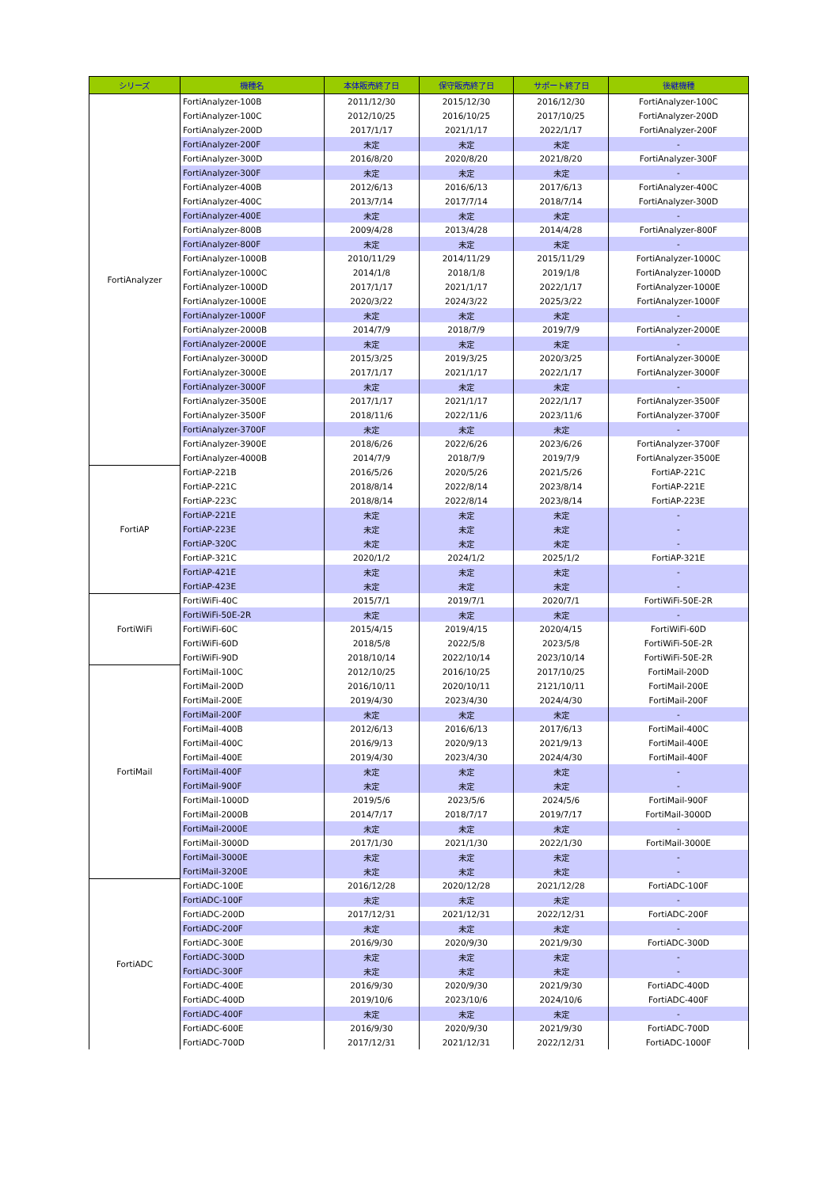| シリーズ | 機種名 | 本体販売終了日 | 保守販売終了日 | サポート終了日 | 後継機種 |
| --- | --- | --- | --- | --- | --- |
| FortiAnalyzer | FortiAnalyzer-100B | 2011/12/30 | 2015/12/30 | 2016/12/30 | FortiAnalyzer-100C |
| | FortiAnalyzer-100C | 2012/10/25 | 2016/10/25 | 2017/10/25 | FortiAnalyzer-200D |
| | FortiAnalyzer-200D | 2017/1/17 | 2021/1/17 | 2022/1/17 | FortiAnalyzer-200F |
| | FortiAnalyzer-200F | 未定 | 未定 | 未定 | - |
| | FortiAnalyzer-300D | 2016/8/20 | 2020/8/20 | 2021/8/20 | FortiAnalyzer-300F |
| | FortiAnalyzer-300F | 未定 | 未定 | 未定 | - |
| | FortiAnalyzer-400B | 2012/6/13 | 2016/6/13 | 2017/6/13 | FortiAnalyzer-400C |
| | FortiAnalyzer-400C | 2013/7/14 | 2017/7/14 | 2018/7/14 | FortiAnalyzer-300D |
| | FortiAnalyzer-400E | 未定 | 未定 | 未定 | - |
| | FortiAnalyzer-800B | 2009/4/28 | 2013/4/28 | 2014/4/28 | FortiAnalyzer-800F |
| | FortiAnalyzer-800F | 未定 | 未定 | 未定 | - |
| | FortiAnalyzer-1000B | 2010/11/29 | 2014/11/29 | 2015/11/29 | FortiAnalyzer-1000C |
| | FortiAnalyzer-1000C | 2014/1/8 | 2018/1/8 | 2019/1/8 | FortiAnalyzer-1000D |
| | FortiAnalyzer-1000D | 2017/1/17 | 2021/1/17 | 2022/1/17 | FortiAnalyzer-1000E |
| | FortiAnalyzer-1000E | 2020/3/22 | 2024/3/22 | 2025/3/22 | FortiAnalyzer-1000F |
| | FortiAnalyzer-1000F | 未定 | 未定 | 未定 | - |
| | FortiAnalyzer-2000B | 2014/7/9 | 2018/7/9 | 2019/7/9 | FortiAnalyzer-2000E |
| | FortiAnalyzer-2000E | 未定 | 未定 | 未定 | - |
| | FortiAnalyzer-3000D | 2015/3/25 | 2019/3/25 | 2020/3/25 | FortiAnalyzer-3000E |
| | FortiAnalyzer-3000E | 2017/1/17 | 2021/1/17 | 2022/1/17 | FortiAnalyzer-3000F |
| | FortiAnalyzer-3000F | 未定 | 未定 | 未定 | - |
| | FortiAnalyzer-3500E | 2017/1/17 | 2021/1/17 | 2022/1/17 | FortiAnalyzer-3500F |
| | FortiAnalyzer-3500F | 2018/11/6 | 2022/11/6 | 2023/11/6 | FortiAnalyzer-3700F |
| | FortiAnalyzer-3700F | 未定 | 未定 | 未定 | - |
| | FortiAnalyzer-3900E | 2018/6/26 | 2022/6/26 | 2023/6/26 | FortiAnalyzer-3700F |
| | FortiAnalyzer-4000B | 2014/7/9 | 2018/7/9 | 2019/7/9 | FortiAnalyzer-3500E |
| FortiAP | FortiAP-221B | 2016/5/26 | 2020/5/26 | 2021/5/26 | FortiAP-221C |
| | FortiAP-221C | 2018/8/14 | 2022/8/14 | 2023/8/14 | FortiAP-221E |
| | FortiAP-223C | 2018/8/14 | 2022/8/14 | 2023/8/14 | FortiAP-223E |
| | FortiAP-221E | 未定 | 未定 | 未定 | - |
| | FortiAP-223E | 未定 | 未定 | 未定 | - |
| | FortiAP-320C | 未定 | 未定 | 未定 | - |
| | FortiAP-321C | 2020/1/2 | 2024/1/2 | 2025/1/2 | FortiAP-321E |
| | FortiAP-421E | 未定 | 未定 | 未定 | - |
| | FortiAP-423E | 未定 | 未定 | 未定 | - |
| FortiWiFi | FortiWiFi-40C | 2015/7/1 | 2019/7/1 | 2020/7/1 | FortiWiFi-50E-2R |
| | FortiWiFi-50E-2R | 未定 | 未定 | 未定 | - |
| | FortiWiFi-60C | 2015/4/15 | 2019/4/15 | 2020/4/15 | FortiWiFi-60D |
| | FortiWiFi-60D | 2018/5/8 | 2022/5/8 | 2023/5/8 | FortiWiFi-50E-2R |
| | FortiWiFi-90D | 2018/10/14 | 2022/10/14 | 2023/10/14 | FortiWiFi-50E-2R |
| FortiMail | FortiMail-100C | 2012/10/25 | 2016/10/25 | 2017/10/25 | FortiMail-200D |
| | FortiMail-200D | 2016/10/11 | 2020/10/11 | 2121/10/11 | FortiMail-200E |
| | FortiMail-200E | 2019/4/30 | 2023/4/30 | 2024/4/30 | FortiMail-200F |
| | FortiMail-200F | 未定 | 未定 | 未定 | - |
| | FortiMail-400B | 2012/6/13 | 2016/6/13 | 2017/6/13 | FortiMail-400C |
| | FortiMail-400C | 2016/9/13 | 2020/9/13 | 2021/9/13 | FortiMail-400E |
| | FortiMail-400E | 2019/4/30 | 2023/4/30 | 2024/4/30 | FortiMail-400F |
| | FortiMail-400F | 未定 | 未定 | 未定 | - |
| | FortiMail-900F | 未定 | 未定 | 未定 | - |
| | FortiMail-1000D | 2019/5/6 | 2023/5/6 | 2024/5/6 | FortiMail-900F |
| | FortiMail-2000B | 2014/7/17 | 2018/7/17 | 2019/7/17 | FortiMail-3000D |
| | FortiMail-2000E | 未定 | 未定 | 未定 | - |
| | FortiMail-3000D | 2017/1/30 | 2021/1/30 | 2022/1/30 | FortiMail-3000E |
| | FortiMail-3000E | 未定 | 未定 | 未定 | - |
| | FortiMail-3200E | 未定 | 未定 | 未定 | - |
| FortiADC | FortiADC-100E | 2016/12/28 | 2020/12/28 | 2021/12/28 | FortiADC-100F |
| | FortiADC-100F | 未定 | 未定 | 未定 | - |
| | FortiADC-200D | 2017/12/31 | 2021/12/31 | 2022/12/31 | FortiADC-200F |
| | FortiADC-200F | 未定 | 未定 | 未定 | - |
| | FortiADC-300E | 2016/9/30 | 2020/9/30 | 2021/9/30 | FortiADC-300D |
| | FortiADC-300D | 未定 | 未定 | 未定 | - |
| | FortiADC-300F | 未定 | 未定 | 未定 | - |
| | FortiADC-400E | 2016/9/30 | 2020/9/30 | 2021/9/30 | FortiADC-400D |
| | FortiADC-400D | 2019/10/6 | 2023/10/6 | 2024/10/6 | FortiADC-400F |
| | FortiADC-400F | 未定 | 未定 | 未定 | - |
| | FortiADC-600E | 2016/9/30 | 2020/9/30 | 2021/9/30 | FortiADC-700D |
| | FortiADC-700D | 2017/12/31 | 2021/12/31 | 2022/12/31 | FortiADC-1000F |